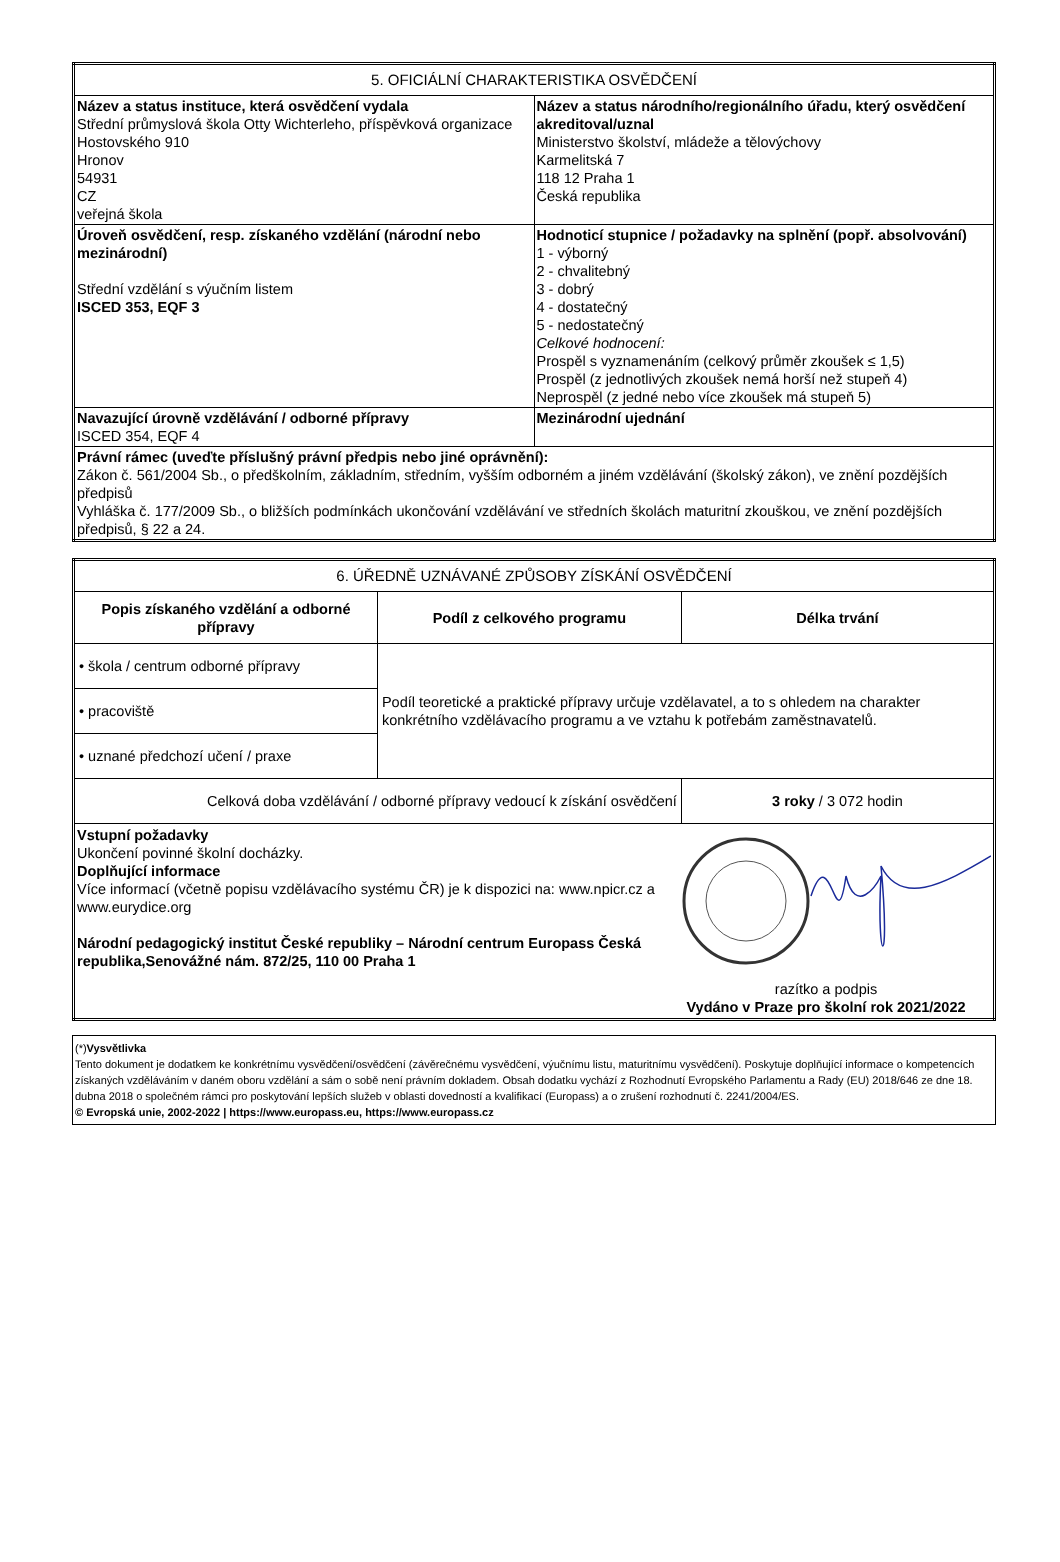| 5. OFICIÁLNÍ CHARAKTERISTIKA OSVĚDČENÍ | |
| Název a status instituce, která osvědčení vydala Střední průmyslová škola Otty Wichterleho, příspěvková organizace Hostovského 910 Hronov 54931 CZ veřejná škola | Název a status národního/regionálního úřadu, který osvědčení akreditoval/uznal Ministerstvo školství, mládeže a tělovýchovy Karmelitská 7 118 12 Praha 1 Česká republika |
| Úroveň osvědčení, resp. získaného vzdělání (národní nebo mezinárodní) Střední vzdělání s výučním listem ISCED 353, EQF 3 | Hodnoticí stupnice / požadavky na splnění (popř. absolvování) 1 - výborný 2 - chvalitebný 3 - dobrý 4 - dostatečný 5 - nedostatečný Celkové hodnocení: Prospěl s vyznamenáním (celkový průměr zkoušek ≤ 1,5) Prospěl (z jednotlivých zkoušek nemá horší než stupeň 4) Neprospěl (z jedné nebo více zkoušek má stupeň 5) |
| Navazující úrovně vzdělávání / odborné přípravy ISCED 354, EQF 4 | Mezinárodní ujednání |
| Právní rámec (uveďte příslušný právní předpis nebo jiné oprávnění): Zákon č. 561/2004 Sb., o předškolním, základním, středním, vyšším odborném a jiném vzdělávání (školský zákon), ve znění pozdějších předpisů Vyhláška č. 177/2009 Sb., o bližších podmínkách ukončování vzdělávání ve středních školách maturitní zkouškou, ve znění pozdějších předpisů, § 22 a 24. | |
| 6. ÚŘEDNĚ UZNÁVANÉ ZPŮSOBY ZÍSKÁNÍ OSVĚDČENÍ | | |
| Popis získaného vzdělání a odborné přípravy | Podíl z celkového programu | Délka trvání |
| • škola / centrum odborné přípravy | Podíl teoretické a praktické přípravy určuje vzdělavatel, a to s ohledem na charakter konkrétního vzdělávacího programu a ve vztahu k potřebám zaměstnavatelů. | |
| • pracoviště | | |
| • uznané předchozí učení / praxe | | |
| Celková doba vzdělávání / odborné přípravy vedoucí k získání osvědčení | | 3 roky / 3 072 hodin |
| Vstupní požadavky Ukončení povinné školní docházky. Doplňující informace Více informací (včetně popisu vzdělávacího systému ČR) je k dispozici na: www.npicr.cz a www.eurydice.org Národní pedagogický institut České republiky – Národní centrum Europass Česká republika,Senovážné nám. 872/25, 110 00 Praha 1 razítko a podpis Vydáno v Praze pro školní rok 2021/2022 | | |
(*)Vysvětlivka
Tento dokument je dodatkem ke konkrétnímu vysvědčení/osvědčení (závěrečnému vysvědčení, výučnímu listu, maturitnímu vysvědčení). Poskytuje doplňující informace o kompetencích získaných vzděláváním v daném oboru vzdělání a sám o sobě není právním dokladem. Obsah dodatku vychází z Rozhodnutí Evropského Parlamentu a Rady (EU) 2018/646 ze dne 18. dubna 2018 o společném rámci pro poskytování lepších služeb v oblasti dovedností a kvalifikací (Europass) a o zrušení rozhodnutí č. 2241/2004/ES.
© Evropská unie, 2002-2022 | https://www.europass.eu, https://www.europass.cz